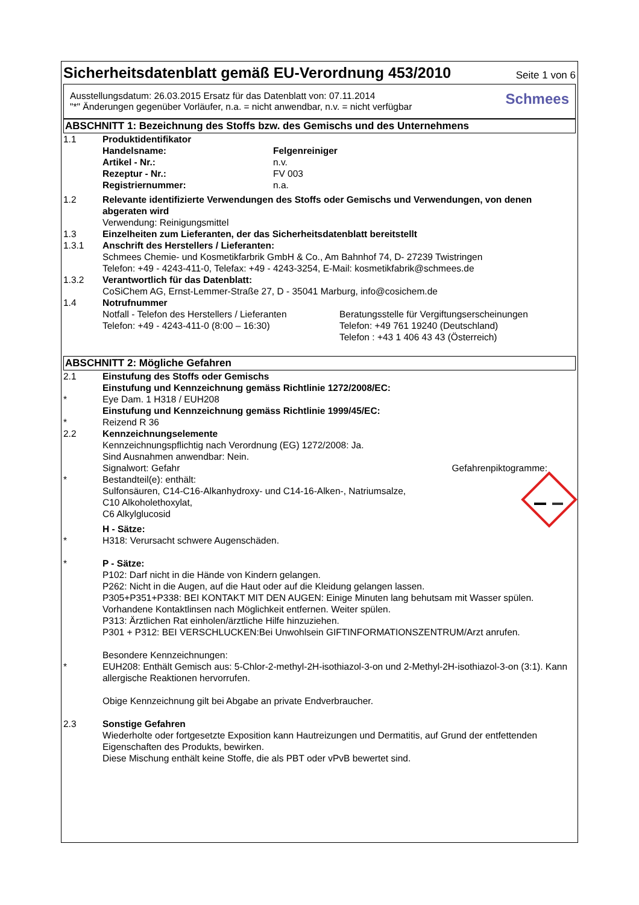Sicherheitsdatenblatt gemäß EU-Verordnung 453/2010
Seite 1 von 6
Ausstellungsdatum: 26.03.2015 Ersatz für das Datenblatt von: 07.11.2014
"*" Änderungen gegenüber Vorläufer, n.a. = nicht anwendbar, n.v. = nicht verfügbar
Schmees
ABSCHNITT 1: Bezeichnung des Stoffs bzw. des Gemischs und des Unternehmens
1.1 Produktidentifikator
Handelsname: Felgenreiniger
Artikel - Nr.: n.v.
Rezeptur - Nr.: FV 003
Registriernummer: n.a.
1.2 Relevante identifizierte Verwendungen des Stoffs oder Gemischs und Verwendungen, von denen abgeraten wird
Verwendung: Reinigungsmittel
1.3 Einzelheiten zum Lieferanten, der das Sicherheitsdatenblatt bereitstellt
1.3.1 Anschrift des Herstellers / Lieferanten:
Schmees Chemie- und Kosmetikfarbrik GmbH & Co., Am Bahnhof 74, D- 27239 Twistringen
Telefon: +49 - 4243-411-0, Telefax: +49 - 4243-3254, E-Mail: kosmetikfabrik@schmees.de
1.3.2 Verantwortlich für das Datenblatt:
CoSiChem AG, Ernst-Lemmer-Straße 27, D - 35041 Marburg, info@cosichem.de
1.4 Notrufnummer
Notfall - Telefon des Herstellers / Lieferanten
Telefon: +49 - 4243-411-0 (8:00 – 16:30)
Beratungsstelle für Vergiftungserscheinungen
Telefon: +49 761 19240 (Deutschland)
Telefon : +43 1 406 43 43 (Österreich)
ABSCHNITT 2: Mögliche Gefahren
2.1 Einstufung des Stoffs oder Gemischs
Einstufung und Kennzeichnung gemäss Richtlinie 1272/2008/EC:
* Eye Dam. 1 H318 / EUH208
Einstufung und Kennzeichnung gemäss Richtlinie 1999/45/EC:
* Reizend R 36
2.2 Kennzeichnungselemente
Kennzeichnungspflichtig nach Verordnung (EG) 1272/2008: Ja.
Sind Ausnahmen anwendbar: Nein.
Signalwort: Gefahr Gefahrenpiktogramme:
* Bestandteil(e): enthält:
Sulfonsäuren, C14-C16-Alkanhydroxy- und C14-16-Alken-, Natriumsalze,
C10 Alkoholethoxylat,
C6 Alkylglucosid
H - Sätze:
* H318: Verursacht schwere Augenschäden.
* P - Sätze:
P102: Darf nicht in die Hände von Kindern gelangen.
P262: Nicht in die Augen, auf die Haut oder auf die Kleidung gelangen lassen.
P305+P351+P338: BEI KONTAKT MIT DEN AUGEN: Einige Minuten lang behutsam mit Wasser spülen. Vorhandene Kontaktlinsen nach Möglichkeit entfernen. Weiter spülen.
P313: Ärztlichen Rat einholen/ärztliche Hilfe hinzuziehen.
P301 + P312: BEI VERSCHLUCKEN:Bei Unwohlsein GIFTINFORMATIONSZENTRUM/Arzt anrufen.
Besondere Kennzeichnungen:
* EUH208: Enthält Gemisch aus: 5-Chlor-2-methyl-2H-isothiazol-3-on und 2-Methyl-2H-isothiazol-3-on (3:1). Kann allergische Reaktionen hervorrufen.
Obige Kennzeichnung gilt bei Abgabe an private Endverbraucher.
2.3 Sonstige Gefahren
Wiederholte oder fortgesetzte Exposition kann Hautreizungen und Dermatitis, auf Grund der entfettenden Eigenschaften des Produkts, bewirken.
Diese Mischung enthält keine Stoffe, die als PBT oder vPvB bewertet sind.